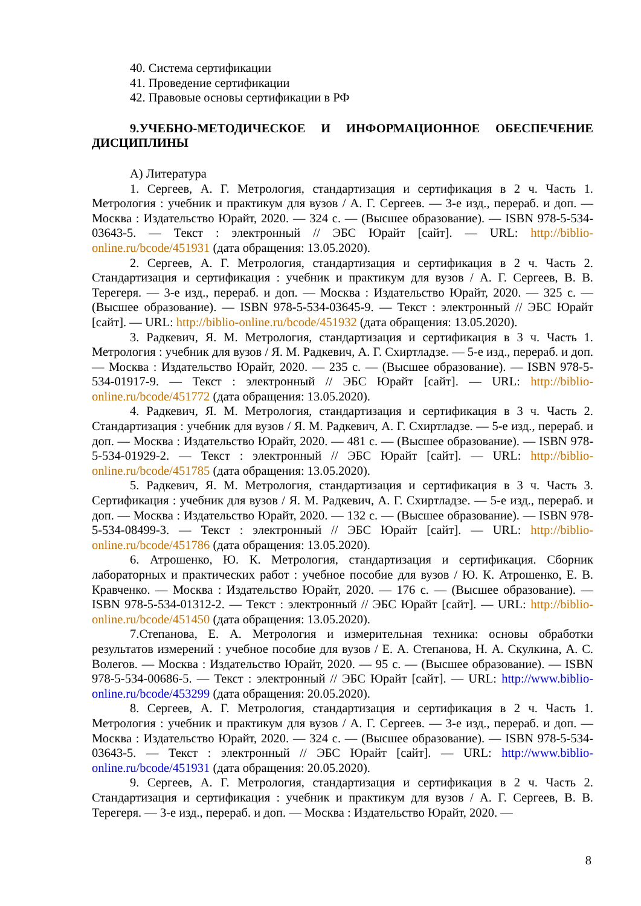40. Система сертификации
41. Проведение сертификации
42. Правовые основы сертификации в РФ
9.УЧЕБНО-МЕТОДИЧЕСКОЕ И ИНФОРМАЦИОННОЕ ОБЕСПЕЧЕНИЕ ДИСЦИПЛИНЫ
А) Литература
1. Сергеев, А. Г. Метрология, стандартизация и сертификация в 2 ч. Часть 1. Метрология : учебник и практикум для вузов / А. Г. Сергеев. — 3-е изд., перераб. и доп. — Москва : Издательство Юрайт, 2020. — 324 с. — (Высшее образование). — ISBN 978-5-534-03643-5. — Текст : электронный // ЭБС Юрайт [сайт]. — URL: http://biblio-online.ru/bcode/451931 (дата обращения: 13.05.2020).
2. Сергеев, А. Г. Метрология, стандартизация и сертификация в 2 ч. Часть 2. Стандартизация и сертификация : учебник и практикум для вузов / А. Г. Сергеев, В. В. Терегеря. — 3-е изд., перераб. и доп. — Москва : Издательство Юрайт, 2020. — 325 с. — (Высшее образование). — ISBN 978-5-534-03645-9. — Текст : электронный // ЭБС Юрайт [сайт]. — URL: http://biblio-online.ru/bcode/451932 (дата обращения: 13.05.2020).
3. Радкевич, Я. М. Метрология, стандартизация и сертификация в 3 ч. Часть 1. Метрология : учебник для вузов / Я. М. Радкевич, А. Г. Схиртладзе. — 5-е изд., перераб. и доп. — Москва : Издательство Юрайт, 2020. — 235 с. — (Высшее образование). — ISBN 978-5-534-01917-9. — Текст : электронный // ЭБС Юрайт [сайт]. — URL: http://biblio-online.ru/bcode/451772 (дата обращения: 13.05.2020).
4. Радкевич, Я. М. Метрология, стандартизация и сертификация в 3 ч. Часть 2. Стандартизация : учебник для вузов / Я. М. Радкевич, А. Г. Схиртладзе. — 5-е изд., перераб. и доп. — Москва : Издательство Юрайт, 2020. — 481 с. — (Высшее образование). — ISBN 978-5-534-01929-2. — Текст : электронный // ЭБС Юрайт [сайт]. — URL: http://biblio-online.ru/bcode/451785 (дата обращения: 13.05.2020).
5. Радкевич, Я. М. Метрология, стандартизация и сертификация в 3 ч. Часть 3. Сертификация : учебник для вузов / Я. М. Радкевич, А. Г. Схиртладзе. — 5-е изд., перераб. и доп. — Москва : Издательство Юрайт, 2020. — 132 с. — (Высшее образование). — ISBN 978-5-534-08499-3. — Текст : электронный // ЭБС Юрайт [сайт]. — URL: http://biblio-online.ru/bcode/451786 (дата обращения: 13.05.2020).
6. Атрошенко, Ю. К. Метрология, стандартизация и сертификация. Сборник лабораторных и практических работ : учебное пособие для вузов / Ю. К. Атрошенко, Е. В. Кравченко. — Москва : Издательство Юрайт, 2020. — 176 с. — (Высшее образование). — ISBN 978-5-534-01312-2. — Текст : электронный // ЭБС Юрайт [сайт]. — URL: http://biblio-online.ru/bcode/451450 (дата обращения: 13.05.2020).
7.Степанова, Е. А. Метрология и измерительная техника: основы обработки результатов измерений : учебное пособие для вузов / Е. А. Степанова, Н. А. Скулкина, А. С. Волегов. — Москва : Издательство Юрайт, 2020. — 95 с. — (Высшее образование). — ISBN 978-5-534-00686-5. — Текст : электронный // ЭБС Юрайт [сайт]. — URL: http://www.biblio-online.ru/bcode/453299 (дата обращения: 20.05.2020).
8. Сергеев, А. Г. Метрология, стандартизация и сертификация в 2 ч. Часть 1. Метрология : учебник и практикум для вузов / А. Г. Сергеев. — 3-е изд., перераб. и доп. — Москва : Издательство Юрайт, 2020. — 324 с. — (Высшее образование). — ISBN 978-5-534-03643-5. — Текст : электронный // ЭБС Юрайт [сайт]. — URL: http://www.biblio-online.ru/bcode/451931 (дата обращения: 20.05.2020).
9. Сергеев, А. Г. Метрология, стандартизация и сертификация в 2 ч. Часть 2. Стандартизация и сертификация : учебник и практикум для вузов / А. Г. Сергеев, В. В. Терегеря. — 3-е изд., перераб. и доп. — Москва : Издательство Юрайт, 2020. —
8